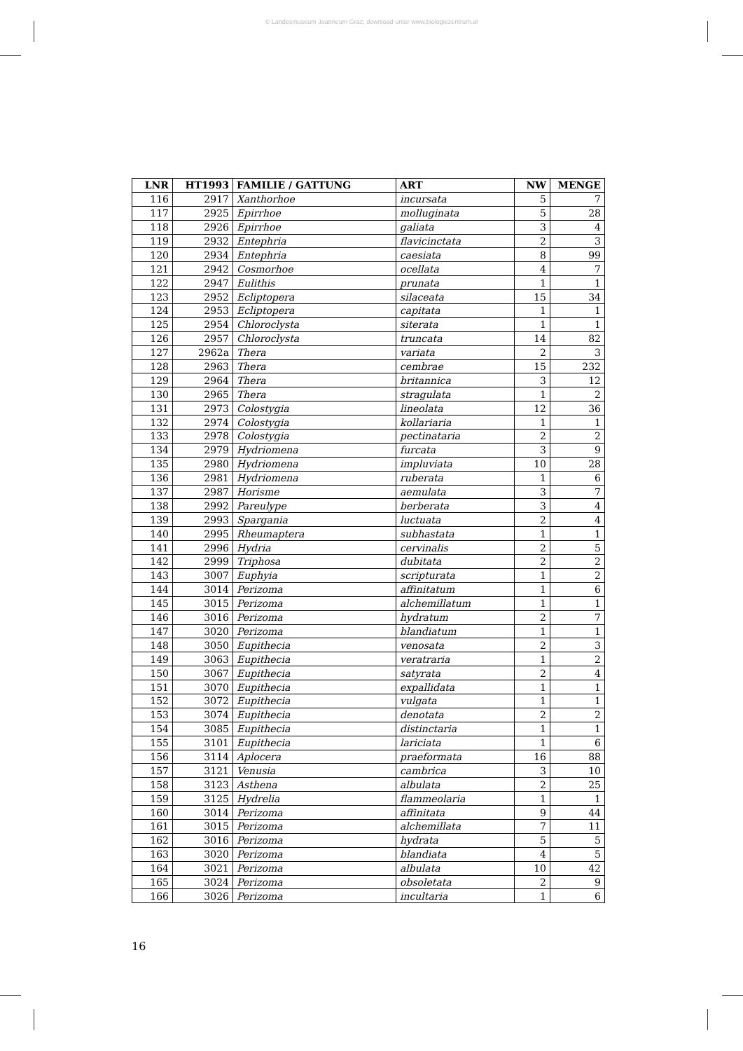© Landesmuseum Joanneum Graz; download unter www.biologiezentrum.at
| LNR | HT1993 | FAMILIE / GATTUNG | ART | NW | MENGE |
| --- | --- | --- | --- | --- | --- |
| 116 | 2917 | Xanthorhoe | incursata | 5 | 7 |
| 117 | 2925 | Epirrhoe | molluginata | 5 | 28 |
| 118 | 2926 | Epirrhoe | galiata | 3 | 4 |
| 119 | 2932 | Entephria | flavicinctata | 2 | 3 |
| 120 | 2934 | Entephria | caesiata | 8 | 99 |
| 121 | 2942 | Cosmorhoe | ocellata | 4 | 7 |
| 122 | 2947 | Eulithis | prunata | 1 | 1 |
| 123 | 2952 | Ecliptopera | silaceata | 15 | 34 |
| 124 | 2953 | Ecliptopera | capitata | 1 | 1 |
| 125 | 2954 | Chloroclysta | siterata | 1 | 1 |
| 126 | 2957 | Chloroclysta | truncata | 14 | 82 |
| 127 | 2962a | Thera | variata | 2 | 3 |
| 128 | 2963 | Thera | cembrae | 15 | 232 |
| 129 | 2964 | Thera | britannica | 3 | 12 |
| 130 | 2965 | Thera | stragulata | 1 | 2 |
| 131 | 2973 | Colostygia | lineolata | 12 | 36 |
| 132 | 2974 | Colostygia | kollariaria | 1 | 1 |
| 133 | 2978 | Colostygia | pectinataria | 2 | 2 |
| 134 | 2979 | Hydriomena | furcata | 3 | 9 |
| 135 | 2980 | Hydriomena | impluviata | 10 | 28 |
| 136 | 2981 | Hydriomena | ruberata | 1 | 6 |
| 137 | 2987 | Horisme | aemulata | 3 | 7 |
| 138 | 2992 | Pareulype | berberata | 3 | 4 |
| 139 | 2993 | Spargania | luctuata | 2 | 4 |
| 140 | 2995 | Rheumaptera | subhastata | 1 | 1 |
| 141 | 2996 | Hydria | cervinalis | 2 | 5 |
| 142 | 2999 | Triphosa | dubitata | 2 | 2 |
| 143 | 3007 | Euphyia | scripturata | 1 | 2 |
| 144 | 3014 | Perizoma | affinitatum | 1 | 6 |
| 145 | 3015 | Perizoma | alchemillatum | 1 | 1 |
| 146 | 3016 | Perizoma | hydratum | 2 | 7 |
| 147 | 3020 | Perizoma | blandiatum | 1 | 1 |
| 148 | 3050 | Eupithecia | venosata | 2 | 3 |
| 149 | 3063 | Eupithecia | veratraria | 1 | 2 |
| 150 | 3067 | Eupithecia | satyrata | 2 | 4 |
| 151 | 3070 | Eupithecia | expallidata | 1 | 1 |
| 152 | 3072 | Eupithecia | vulgata | 1 | 1 |
| 153 | 3074 | Eupithecia | denotata | 2 | 2 |
| 154 | 3085 | Eupithecia | distinctaria | 1 | 1 |
| 155 | 3101 | Eupithecia | lariciata | 1 | 6 |
| 156 | 3114 | Aplocera | praeformata | 16 | 88 |
| 157 | 3121 | Venusia | cambrica | 3 | 10 |
| 158 | 3123 | Asthena | albulata | 2 | 25 |
| 159 | 3125 | Hydrelia | flammeolaria | 1 | 1 |
| 160 | 3014 | Perizoma | affinitata | 9 | 44 |
| 161 | 3015 | Perizoma | alchemillata | 7 | 11 |
| 162 | 3016 | Perizoma | hydrata | 5 | 5 |
| 163 | 3020 | Perizoma | blandiata | 4 | 5 |
| 164 | 3021 | Perizoma | albulata | 10 | 42 |
| 165 | 3024 | Perizoma | obsoletata | 2 | 9 |
| 166 | 3026 | Perizoma | incultaria | 1 | 6 |
16